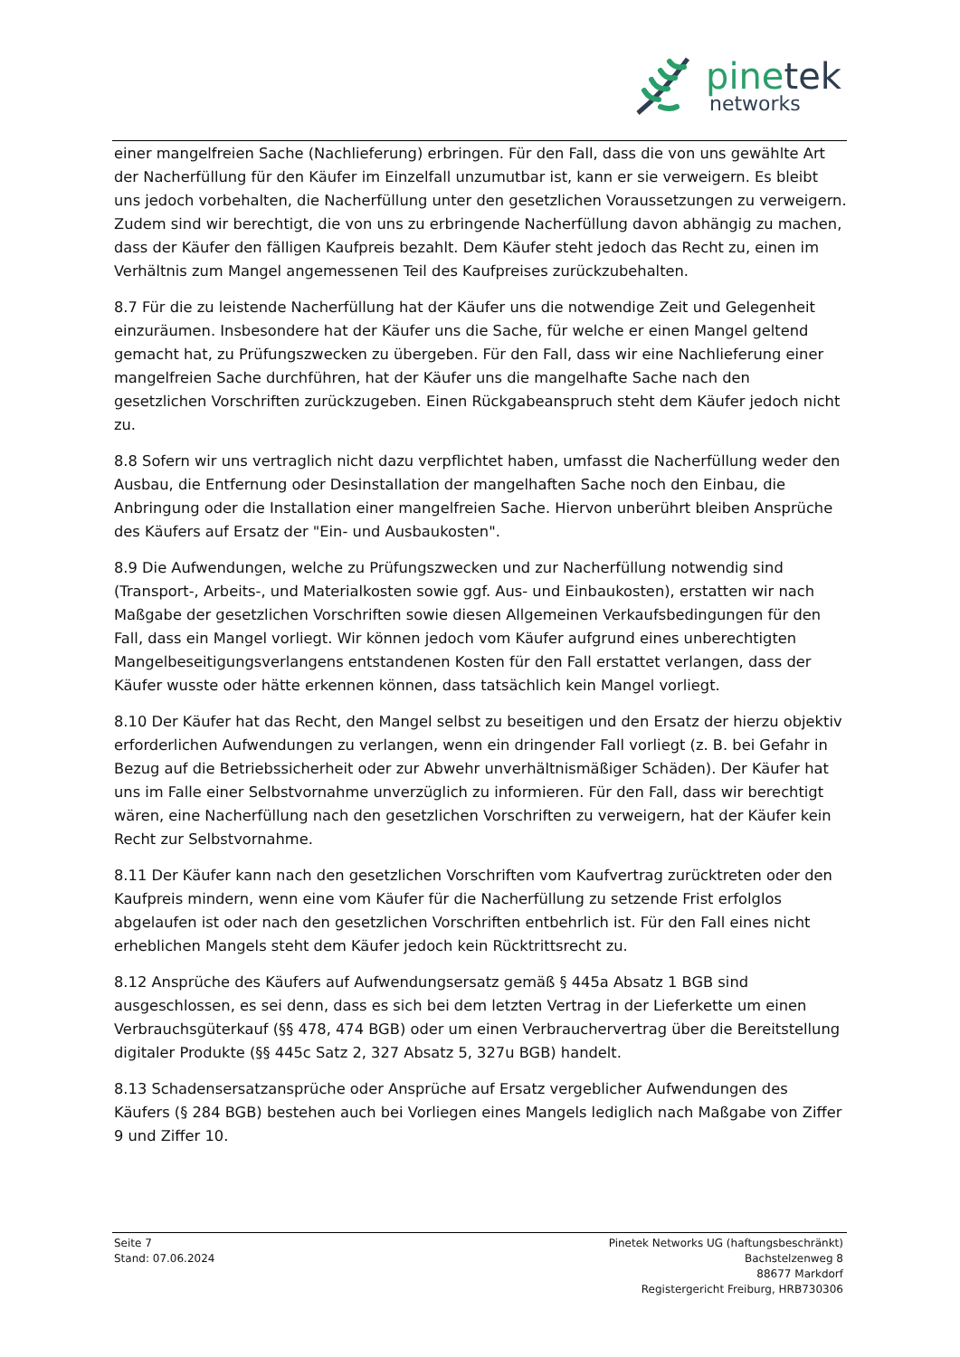pinetek
networks
einer mangelfreien Sache (Nachlieferung) erbringen. Für den Fall, dass die von uns gewählte Art der Nacherfüllung für den Käufer im Einzelfall unzumutbar ist, kann er sie verweigern. Es bleibt uns jedoch vorbehalten, die Nacherfüllung unter den gesetzlichen Voraussetzungen zu verweigern. Zudem sind wir berechtigt, die von uns zu erbringende Nacherfüllung davon abhängig zu machen, dass der Käufer den fälligen Kaufpreis bezahlt. Dem Käufer steht jedoch das Recht zu, einen im Verhältnis zum Mangel angemessenen Teil des Kaufpreises zurückzubehalten.
8.7 Für die zu leistende Nacherfüllung hat der Käufer uns die notwendige Zeit und Gelegenheit einzuräumen. Insbesondere hat der Käufer uns die Sache, für welche er einen Mangel geltend gemacht hat, zu Prüfungszwecken zu übergeben. Für den Fall, dass wir eine Nachlieferung einer mangelfreien Sache durchführen, hat der Käufer uns die mangelhafte Sache nach den gesetzlichen Vorschriften zurückzugeben. Einen Rückgabeanspruch steht dem Käufer jedoch nicht zu.
8.8 Sofern wir uns vertraglich nicht dazu verpflichtet haben, umfasst die Nacherfüllung weder den Ausbau, die Entfernung oder Desinstallation der mangelhaften Sache noch den Einbau, die Anbringung oder die Installation einer mangelfreien Sache. Hiervon unberührt bleiben Ansprüche des Käufers auf Ersatz der "Ein- und Ausbaukosten".
8.9 Die Aufwendungen, welche zu Prüfungszwecken und zur Nacherfüllung notwendig sind (Transport-, Arbeits-, und Materialkosten sowie ggf. Aus- und Einbaukosten), erstatten wir nach Maßgabe der gesetzlichen Vorschriften sowie diesen Allgemeinen Verkaufsbedingungen für den Fall, dass ein Mangel vorliegt. Wir können jedoch vom Käufer aufgrund eines unberechtigten Mangelbeseitigungsverlangens entstandenen Kosten für den Fall erstattet verlangen, dass der Käufer wusste oder hätte erkennen können, dass tatsächlich kein Mangel vorliegt.
8.10 Der Käufer hat das Recht, den Mangel selbst zu beseitigen und den Ersatz der hierzu objektiv erforderlichen Aufwendungen zu verlangen, wenn ein dringender Fall vorliegt (z. B. bei Gefahr in Bezug auf die Betriebssicherheit oder zur Abwehr unverhältnismäßiger Schäden). Der Käufer hat uns im Falle einer Selbstvornahme unverzüglich zu informieren. Für den Fall, dass wir berechtigt wären, eine Nacherfüllung nach den gesetzlichen Vorschriften zu verweigern, hat der Käufer kein Recht zur Selbstvornahme.
8.11 Der Käufer kann nach den gesetzlichen Vorschriften vom Kaufvertrag zurücktreten oder den Kaufpreis mindern, wenn eine vom Käufer für die Nacherfüllung zu setzende Frist erfolglos abgelaufen ist oder nach den gesetzlichen Vorschriften entbehrlich ist. Für den Fall eines nicht erheblichen Mangels steht dem Käufer jedoch kein Rücktrittsrecht zu.
8.12 Ansprüche des Käufers auf Aufwendungsersatz gemäß § 445a Absatz 1 BGB sind ausgeschlossen, es sei denn, dass es sich bei dem letzten Vertrag in der Lieferkette um einen Verbrauchsgüterkauf (§§ 478, 474 BGB) oder um einen Verbrauchervertrag über die Bereitstellung digitaler Produkte (§§ 445c Satz 2, 327 Absatz 5, 327u BGB) handelt.
8.13 Schadensersatzansprüche oder Ansprüche auf Ersatz vergeblicher Aufwendungen des Käufers (§ 284 BGB) bestehen auch bei Vorliegen eines Mangels lediglich nach Maßgabe von Ziffer 9 und Ziffer 10.
Seite 7
Stand: 07.06.2024
Pinetek Networks UG (haftungsbeschränkt)
Bachstelzenweg 8
88677 Markdorf
Registergericht Freiburg, HRB730306